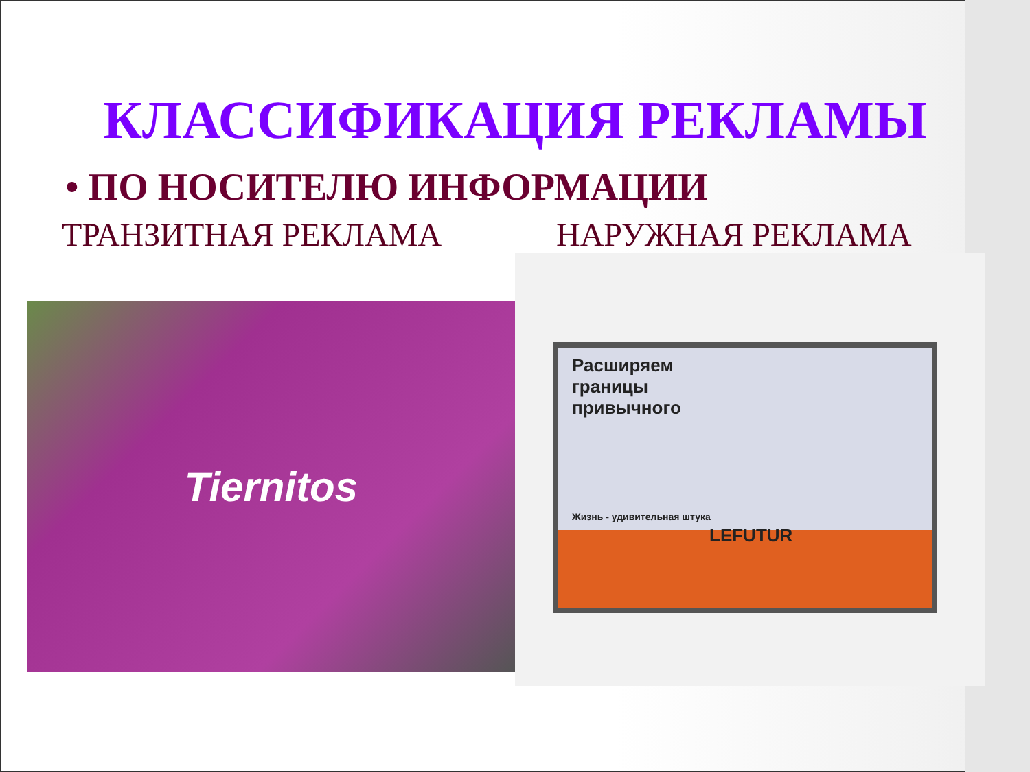КЛАССИФИКАЦИЯ РЕКЛАМЫ
• ПО НОСИТЕЛЮ ИНФОРМАЦИИ
ТРАНЗИТНАЯ РЕКЛАМА НАРУЖНАЯ РЕКЛАМА
Tiernitos
Расширяем
границы
привычного
Жизнь - удивительная штука LEFUTUR